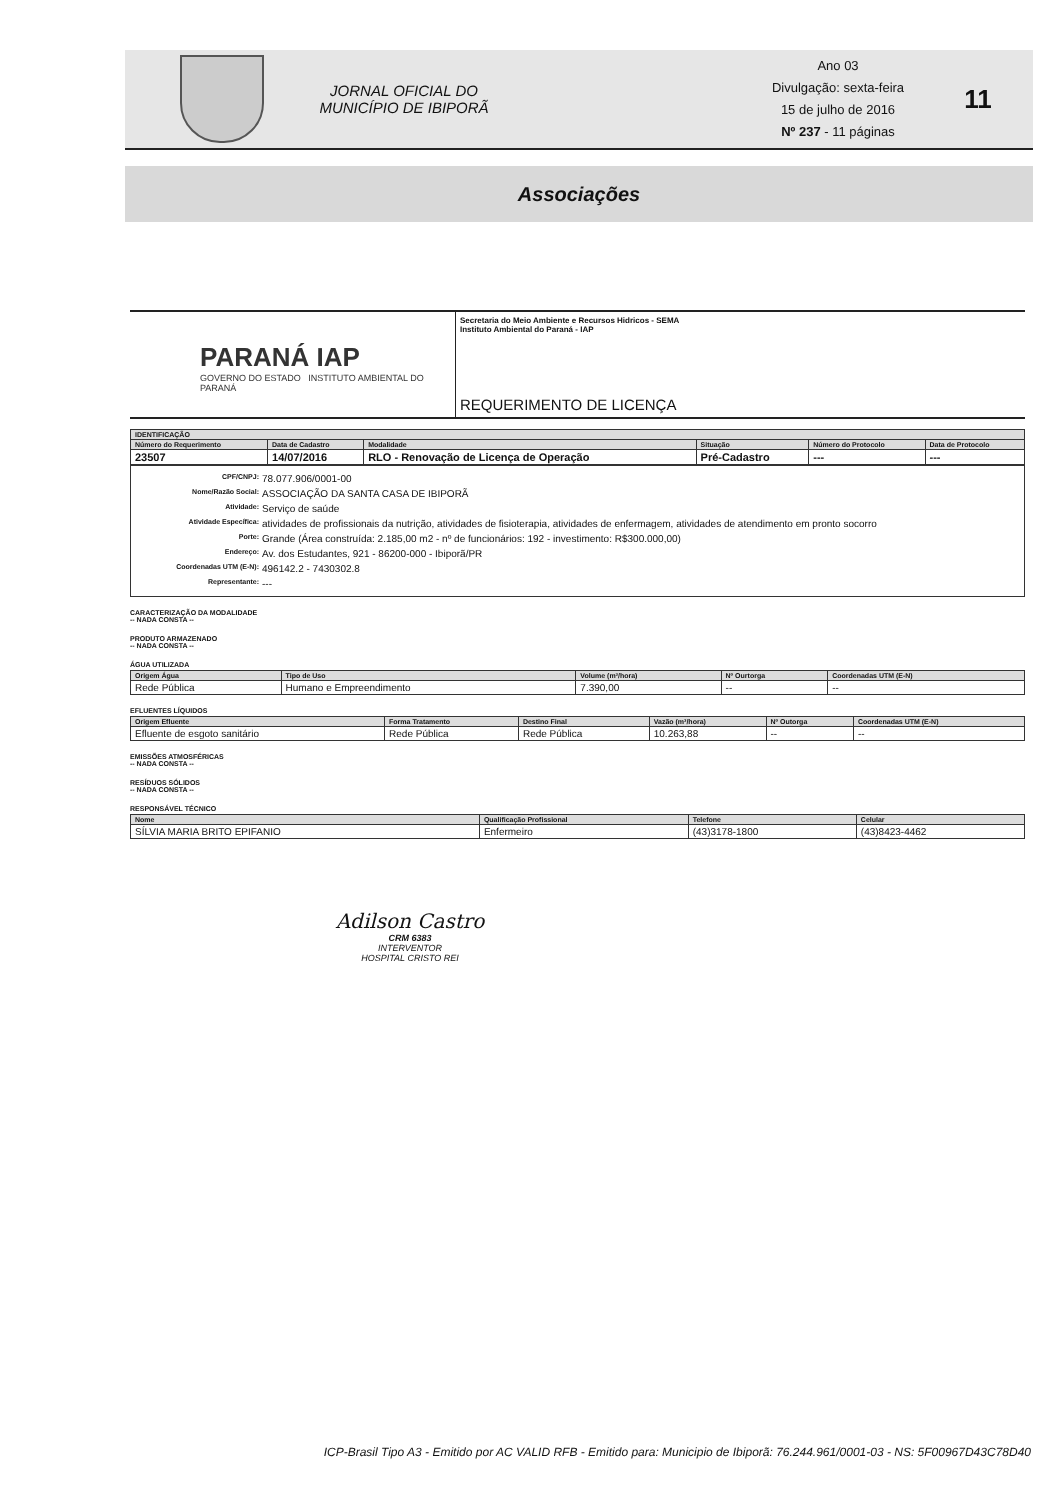JORNAL OFICIAL DO
MUNICÍPIO DE IBIPORÃ
Ano 03
Divulgação: sexta-feira
15 de julho de 2016
Nº 237 - 11 páginas
11
Associações
PARANÁ IAP
GOVERNO DO ESTADO INSTITUTO AMBIENTAL DO PARANÁ
Secretaria do Meio Ambiente e Recursos Hidricos - SEMA
Instituto Ambiental do Paraná - IAP
REQUERIMENTO DE LICENÇA
| IDENTIFICAÇÃO | | | | | |
| --- | --- | --- | --- | --- | --- |
| Número do Requerimento | Data de Cadastro | Modalidade | Situação | Número do Protocolo | Data de Protocolo |
| 23507 | 14/07/2016 | RLO - Renovação de Licença de Operação | Pré-Cadastro | --- | --- |
CPF/CNPJ: 78.077.906/0001-00
Nome/Razão Social: ASSOCIAÇÃO DA SANTA CASA DE IBIPORÃ
Atividade: Serviço de saúde
Atividade Específica: atividades de profissionais da nutrição, atividades de fisioterapia, atividades de enfermagem, atividades de atendimento em pronto socorro
Porte: Grande (Área construída: 2.185,00 m2 - nº de funcionários: 192 - investimento: R$300.000,00)
Endereço: Av. dos Estudantes, 921 - 86200-000 - Ibiporã/PR
Coordenadas UTM (E-N): 496142.2 - 7430302.8
Representante: ---
CARACTERIZAÇÃO DA MODALIDADE
-- NADA CONSTA --
PRODUTO ARMAZENADO
-- NADA CONSTA --
ÁGUA UTILIZADA
| Origem Água | Tipo de Uso | Volume (m³/hora) | Nº Ourtorga | Coordenadas UTM (E-N) |
| --- | --- | --- | --- | --- |
| Rede Pública | Humano e Empreendimento | 7.390,00 | -- | -- |
EFLUENTES LÍQUIDOS
| Origem Efluente | Forma Tratamento | Destino Final | Vazão (m³/hora) | Nº Outorga | Coordenadas UTM (E-N) |
| --- | --- | --- | --- | --- | --- |
| Efluente de esgoto sanitário | Rede Pública | Rede Pública | 10.263,88 | -- | -- |
EMISSÕES ATMOSFÉRICAS
-- NADA CONSTA --
RESÍDUOS SÓLIDOS
-- NADA CONSTA --
RESPONSÁVEL TÉCNICO
| Nome | Qualificação Profissional | Telefone | Celular |
| --- | --- | --- | --- |
| SÍLVIA MARIA BRITO EPIFANIO | Enfermeiro | (43)3178-1800 | (43)8423-4462 |
Adilson Castro
CRM 6383
INTERVENTOR
HOSPITAL CRISTO REI
ICP-Brasil Tipo A3 - Emitido por AC VALID RFB - Emitido para: Municipio de Ibiporã: 76.244.961/0001-03 - NS: 5F00967D43C78D40